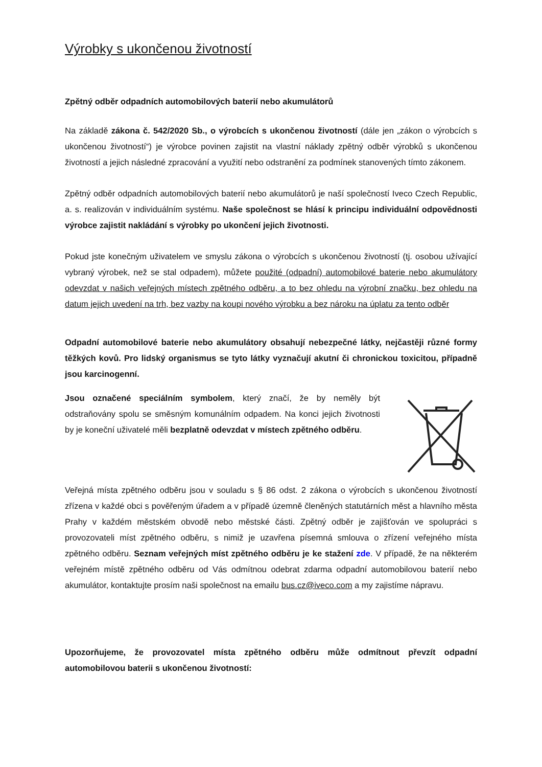Výrobky s ukončenou životností
Zpětný odběr odpadních automobilových baterií nebo akumulátorů
Na základě zákona č. 542/2020 Sb., o výrobcích s ukončenou životností (dále jen „zákon o výrobcích s ukončenou životností“) je výrobce povinen zajistit na vlastní náklady zpětný odběr výrobků s ukončenou životností a jejich následné zpracování a využití nebo odstranění za podmínek stanovených tímto zákonem.
Zpětný odběr odpadních automobilových baterií nebo akumulátorů je naší společností Iveco Czech Republic, a. s. realizován v individuálním systému. Naše společnost se hlásí k principu individuální odpovědnosti výrobce zajistit nakládání s výrobky po ukončení jejich životnosti.
Pokud jste konečným uživatelem ve smyslu zákona o výrobcích s ukončenou životností (tj. osobou užívající vybraný výrobek, než se stal odpadem), můžete použité (odpadní) automobilové baterie nebo akumulátory odevzdat v našich veřejných místech zpětného odběru, a to bez ohledu na výrobní značku, bez ohledu na datum jejich uvedení na trh, bez vazby na koupi nového výrobku a bez nároku na úplatu za tento odběr
Odpadní automobilové baterie nebo akumulátory obsahují nebezpečné látky, nejčastěji různé formy těžkých kovů. Pro lidský organismus se tyto látky vyznačují akutní či chronickou toxicitou, případně jsou karcinogenní.
Jsou označené speciálním symbolem, který značí, že by neměly být odstraňovány spolu se směsným komunálním odpadem. Na konci jejich životnosti by je koneční uživatelé měli bezplatně odevzdat v místech zpětného odběru.
Veřejná místa zpětného odběru jsou v souladu s § 86 odst. 2 zákona o výrobcích s ukončenou životností zřízena v každé obci s pověřeným úřadem a v případě územně členěných statutárních měst a hlavního města Prahy v každém městském obvodě nebo městské části. Zpětný odběr je zajišťován ve spolupráci s provozovateli míst zpětného odběru, s nimiž je uzavřena písemná smlouva o zřízení veřejného místa zpětného odběru. Seznam veřejných míst zpětného odběru je ke stažení zde. V případě, že na některém veřejném místě zpětného odběru od Vás odmítnou odebrat zdarma odpadní automobilovou baterií nebo akumulátor, kontaktujte prosím naši společnost na emailu bus.cz@iveco.com a my zajistíme nápravu.
Upozorňujeme, že provozovatel místa zpětného odběru může odmítnout převzít odpadní automobilovou baterii s ukončenou životností: